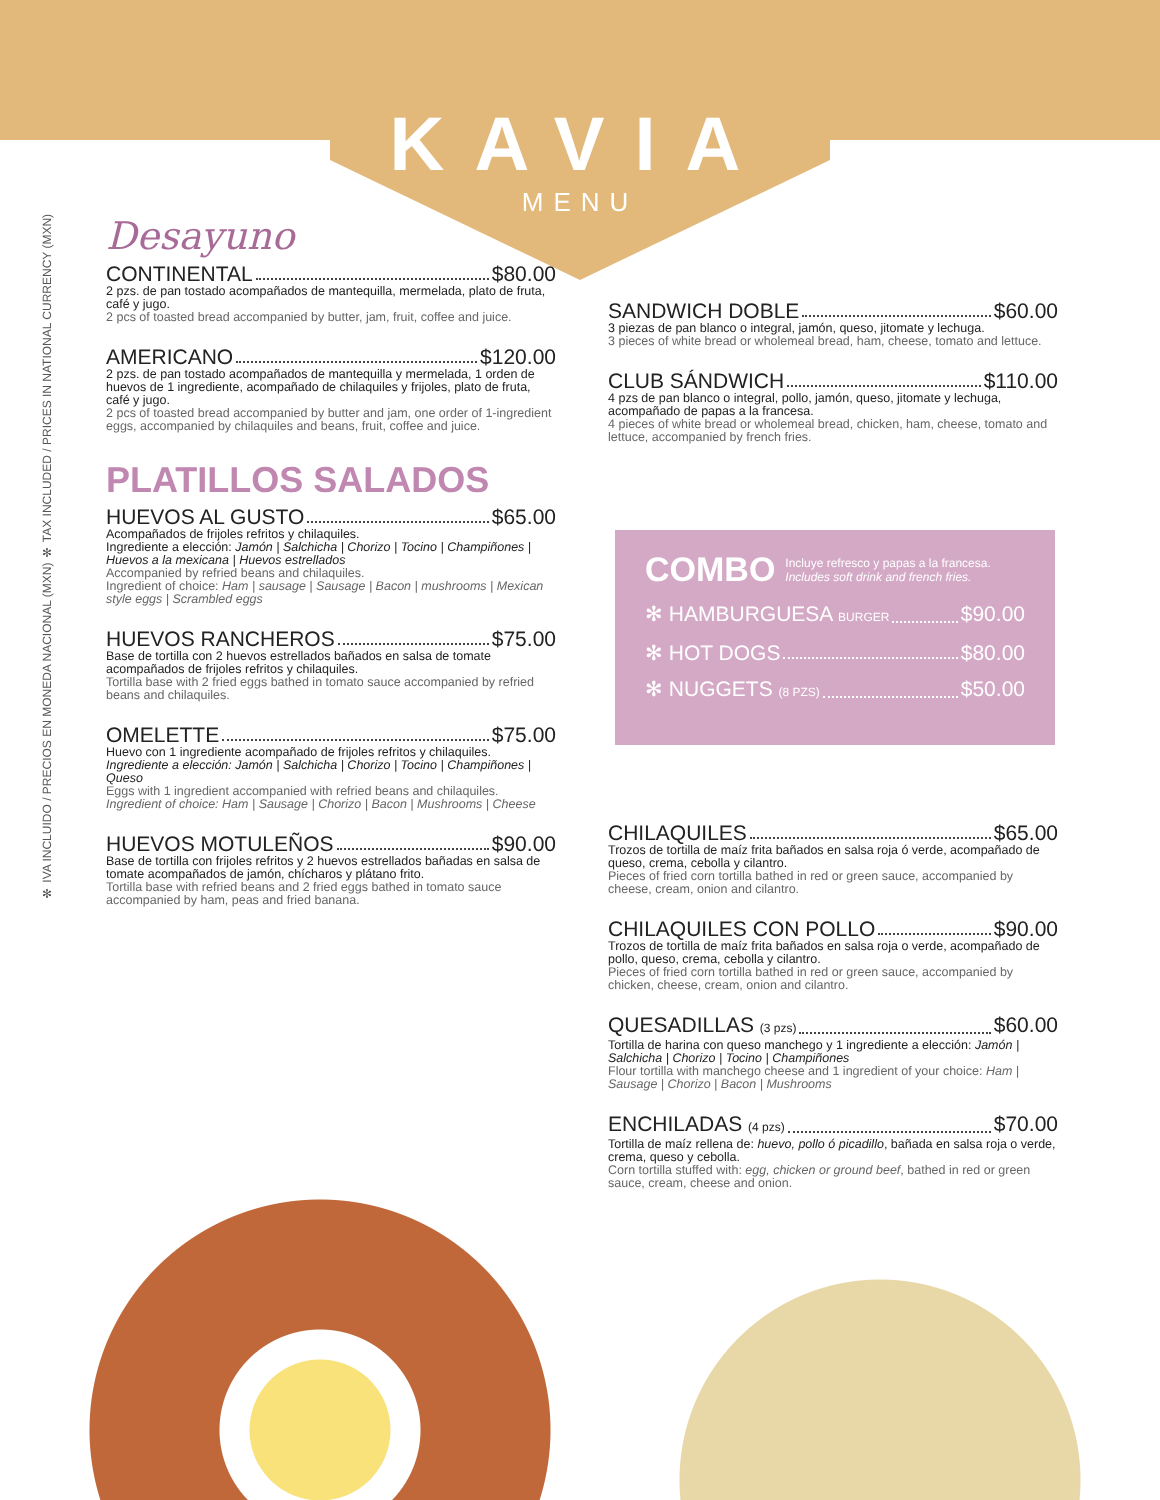KAVIA
MENU
✻ IVA INCLUIDO / PRECIOS EN MONEDA NACIONAL (MXN) ✻ TAX INCLUDED / PRICES IN NATIONAL CURRENCY (MXN)
Desayuno
CONTINENTAL $80.00
2 pzs. de pan tostado acompañados de mantequilla, mermelada, plato de fruta, café y jugo.
2 pcs of toasted bread accompanied by butter, jam, fruit, coffee and juice.
AMERICANO $120.00
2 pzs. de pan tostado acompañados de mantequilla y mermelada, 1 orden de huevos de 1 ingrediente, acompañado de chilaquiles y frijoles, plato de fruta, café y jugo.
2 pcs of toasted bread accompanied by butter and jam, one order of 1-ingredient eggs, accompanied by chilaquiles and beans, fruit, coffee and juice.
PLATILLOS SALADOS
HUEVOS AL GUSTO $65.00
Acompañados de frijoles refritos y chilaquiles.
Ingrediente a elección: Jamón | Salchicha | Chorizo | Tocino | Champiñones | Huevos a la mexicana | Huevos estrellados
Accompanied by refried beans and chilaquiles.
Ingredient of choice: Ham | sausage | Sausage | Bacon | mushrooms | Mexican style eggs | Scrambled eggs
HUEVOS RANCHEROS $75.00
Base de tortilla con 2 huevos estrellados bañados en salsa de tomate acompañados de frijoles refritos y chilaquiles.
Tortilla base with 2 fried eggs bathed in tomato sauce accompanied by refried beans and chilaquiles.
OMELETTE $75.00
Huevo con 1 ingrediente acompañado de frijoles refritos y chilaquiles.
Ingrediente a elección: Jamón | Salchicha | Chorizo | Tocino | Champiñones | Queso
Eggs with 1 ingredient accompanied with refried beans and chilaquiles.
Ingredient of choice: Ham | Sausage | Chorizo | Bacon | Mushrooms | Cheese
HUEVOS MOTULEÑOS $90.00
Base de tortilla con frijoles refritos y 2 huevos estrellados bañadas en salsa de tomate acompañados de jamón, chícharos y plátano frito.
Tortilla base with refried beans and 2 fried eggs bathed in tomato sauce accompanied by ham, peas and fried banana.
SANDWICH DOBLE $60.00
3 piezas de pan blanco o integral, jamón, queso, jitomate y lechuga.
3 pieces of white bread or wholemeal bread, ham, cheese, tomato and lettuce.
CLUB SÁNDWICH $110.00
4 pzs de pan blanco o integral, pollo, jamón, queso, jitomate y lechuga, acompañado de papas a la francesa.
4 pieces of white bread or wholemeal bread, chicken, ham, cheese, tomato and lettuce, accompanied by french fries.
COMBO Incluye refresco y papas a la francesa.
Includes soft drink and french fries.
✻ HAMBURGUESA BURGER $90.00
✻ HOT DOGS $80.00
✻ NUGGETS (8 PZS) $50.00
CHILAQUILES $65.00
Trozos de tortilla de maíz frita bañados en salsa roja ó verde, acompañado de queso, crema, cebolla y cilantro.
Pieces of fried corn tortilla bathed in red or green sauce, accompanied by cheese, cream, onion and cilantro.
CHILAQUILES CON POLLO $90.00
Trozos de tortilla de maíz frita bañados en salsa roja o verde, acompañado de pollo, queso, crema, cebolla y cilantro.
Pieces of fried corn tortilla bathed in red or green sauce, accompanied by chicken, cheese, cream, onion and cilantro.
QUESADILLAS (3 pzs) $60.00
Tortilla de harina con queso manchego y 1 ingrediente a elección: Jamón | Salchicha | Chorizo | Tocino | Champiñones
Flour tortilla with manchego cheese and 1 ingredient of your choice: Ham | Sausage | Chorizo | Bacon | Mushrooms
ENCHILADAS (4 pzs) $70.00
Tortilla de maíz rellena de: huevo, pollo ó picadillo, bañada en salsa roja o verde, crema, queso y cebolla.
Corn tortilla stuffed with: egg, chicken or ground beef, bathed in red or green sauce, cream, cheese and onion.